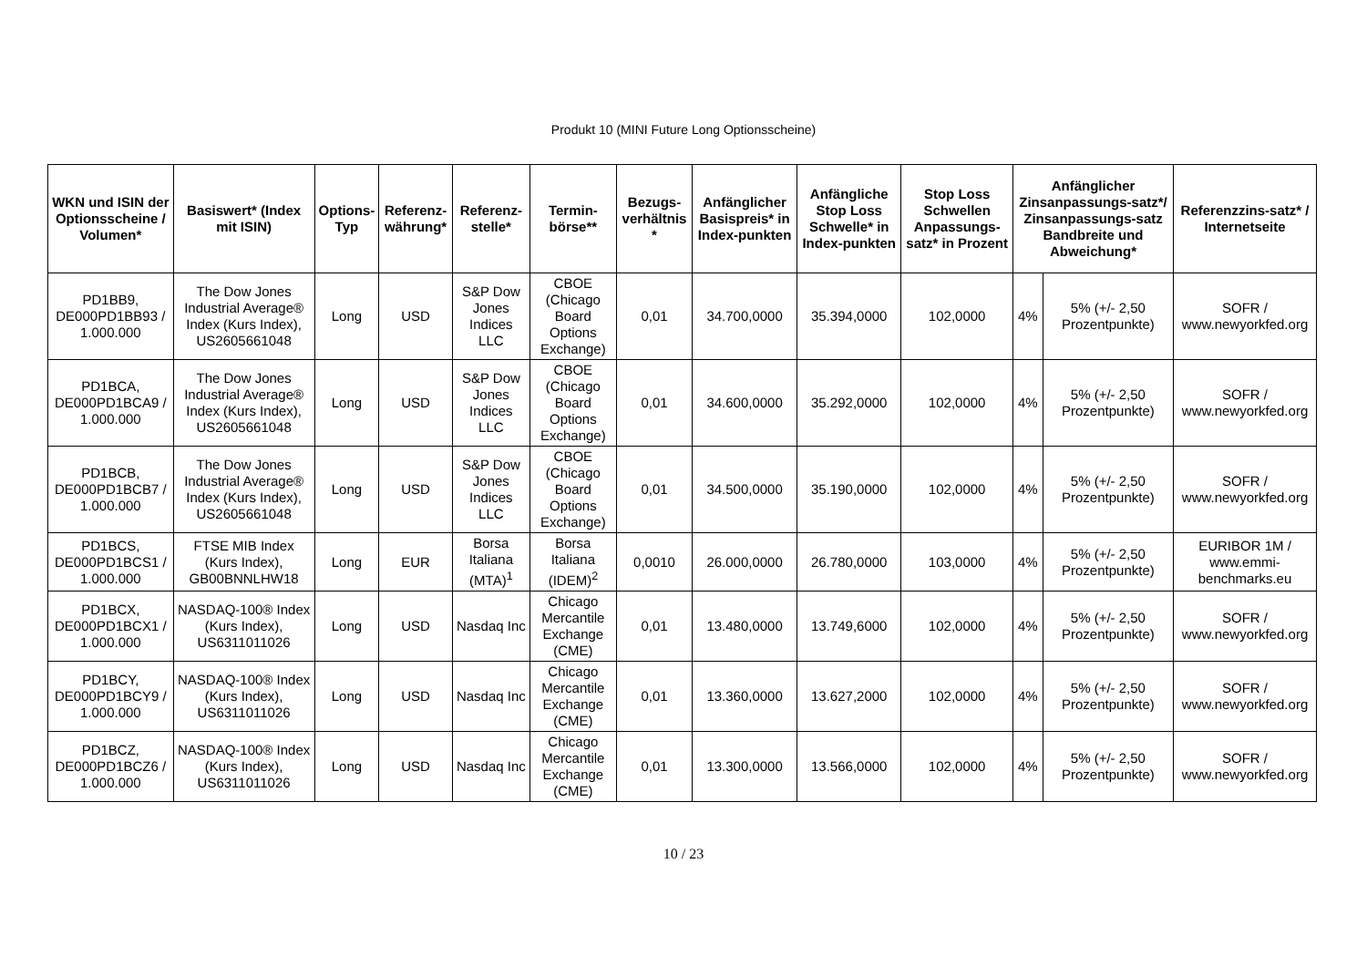Produkt 10 (MINI Future Long Optionsscheine)
| WKN und ISIN der Optionsscheine / Volumen* | Basiswert* (Index mit ISIN) | Options-Typ | Referenz-währung* | Referenz-stelle* | Termin-börse** | Bezugs-verhältnis * | Anfänglicher Basispreis* in Index-punkten | Anfängliche Stop Loss Schwelle* in Index-punkten | Stop Loss Schwellen Anpassungs-satz* in Prozent | Anfänglicher Zinsanpassungs-satz*/ Zinsanpassungs-satz Bandbreite und Abweichung* | | Referenzzins-satz* / Internetseite |
| --- | --- | --- | --- | --- | --- | --- | --- | --- | --- | --- | --- | --- |
| PD1BB9, DE000PD1BB93 / 1.000.000 | The Dow Jones Industrial Average® Index (Kurs Index), US2605661048 | Long | USD | S&P Dow Jones Indices LLC | CBOE (Chicago Board Options Exchange) | 0,01 | 34.700,0000 | 35.394,0000 | 102,0000 | 4% | 5% (+/- 2,50 Prozentpunkte) | SOFR / www.newyorkfed.org |
| PD1BCA, DE000PD1BCA9 / 1.000.000 | The Dow Jones Industrial Average® Index (Kurs Index), US2605661048 | Long | USD | S&P Dow Jones Indices LLC | CBOE (Chicago Board Options Exchange) | 0,01 | 34.600,0000 | 35.292,0000 | 102,0000 | 4% | 5% (+/- 2,50 Prozentpunkte) | SOFR / www.newyorkfed.org |
| PD1BCB, DE000PD1BCB7 / 1.000.000 | The Dow Jones Industrial Average® Index (Kurs Index), US2605661048 | Long | USD | S&P Dow Jones Indices LLC | CBOE (Chicago Board Options Exchange) | 0,01 | 34.500,0000 | 35.190,0000 | 102,0000 | 4% | 5% (+/- 2,50 Prozentpunkte) | SOFR / www.newyorkfed.org |
| PD1BCS, DE000PD1BCS1 / 1.000.000 | FTSE MIB Index (Kurs Index), GB00BNNLHW18 | Long | EUR | Borsa Italiana (MTA)<sup>1</sup> | Borsa Italiana (IDEM)<sup>2</sup> | 0,0010 | 26.000,0000 | 26.780,0000 | 103,0000 | 4% | 5% (+/- 2,50 Prozentpunkte) | EURIBOR 1M / www.emmi-benchmarks.eu |
| PD1BCX, DE000PD1BCX1 / 1.000.000 | NASDAQ-100® Index (Kurs Index), US6311011026 | Long | USD | Nasdaq Inc | Chicago Mercantile Exchange (CME) | 0,01 | 13.480,0000 | 13.749,6000 | 102,0000 | 4% | 5% (+/- 2,50 Prozentpunkte) | SOFR / www.newyorkfed.org |
| PD1BCY, DE000PD1BCY9 / 1.000.000 | NASDAQ-100® Index (Kurs Index), US6311011026 | Long | USD | Nasdaq Inc | Chicago Mercantile Exchange (CME) | 0,01 | 13.360,0000 | 13.627,2000 | 102,0000 | 4% | 5% (+/- 2,50 Prozentpunkte) | SOFR / www.newyorkfed.org |
| PD1BCZ, DE000PD1BCZ6 / 1.000.000 | NASDAQ-100® Index (Kurs Index), US6311011026 | Long | USD | Nasdaq Inc | Chicago Mercantile Exchange (CME) | 0,01 | 13.300,0000 | 13.566,0000 | 102,0000 | 4% | 5% (+/- 2,50 Prozentpunkte) | SOFR / www.newyorkfed.org |
10 / 23